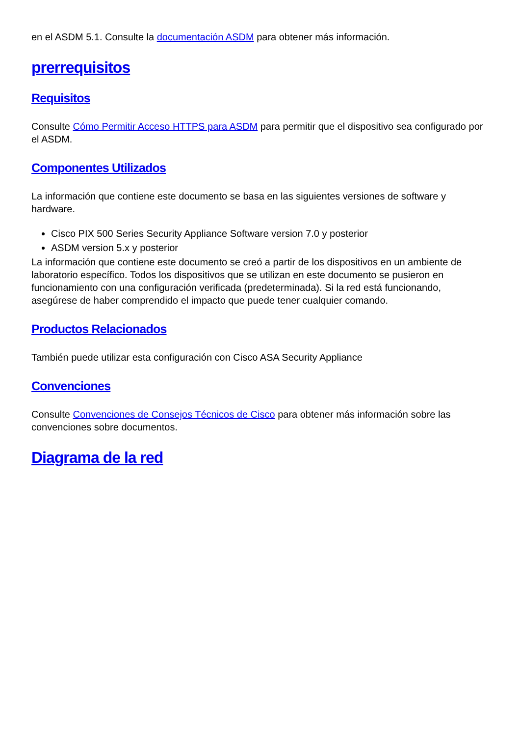en el ASDM 5.1. Consulte la documentación ASDM para obtener más información.
prerrequisitos
Requisitos
Consulte Cómo Permitir Acceso HTTPS para ASDM para permitir que el dispositivo sea configurado por el ASDM.
Componentes Utilizados
La información que contiene este documento se basa en las siguientes versiones de software y hardware.
Cisco PIX 500 Series Security Appliance Software version 7.0 y posterior
ASDM version 5.x y posterior
La información que contiene este documento se creó a partir de los dispositivos en un ambiente de laboratorio específico. Todos los dispositivos que se utilizan en este documento se pusieron en funcionamiento con una configuración verificada (predeterminada). Si la red está funcionando, asegúrese de haber comprendido el impacto que puede tener cualquier comando.
Productos Relacionados
También puede utilizar esta configuración con Cisco ASA Security Appliance
Convenciones
Consulte Convenciones de Consejos Técnicos de Cisco para obtener más información sobre las convenciones sobre documentos.
Diagrama de la red